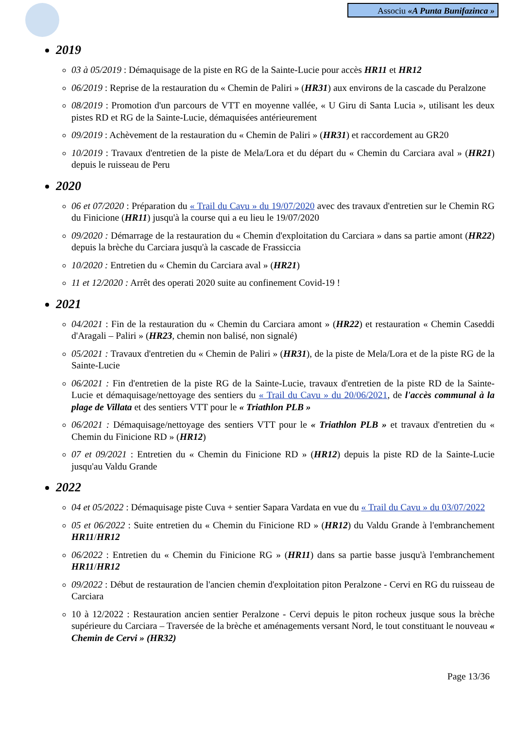Associu «A Punta Bunifazinca »
2019
03 à 05/2019 : Démaquisage de la piste en RG de la Sainte-Lucie pour accès HR11 et HR12
06/2019 : Reprise de la restauration du « Chemin de Paliri » (HR31) aux environs de la cascade du Peralzone
08/2019 : Promotion d'un parcours de VTT en moyenne vallée, « U Giru di Santa Lucia », utilisant les deux pistes RD et RG de la Sainte-Lucie, démaquisées antérieurement
09/2019 : Achèvement de la restauration du « Chemin de Paliri » (HR31) et raccordement au GR20
10/2019 : Travaux d'entretien de la piste de Mela/Lora et du départ du « Chemin du Carciara aval » (HR21) depuis le ruisseau de Peru
2020
06 et 07/2020 : Préparation du « Trail du Cavu » du 19/07/2020 avec des travaux d'entretien sur le Chemin RG du Finicione (HR11) jusqu'à la course qui a eu lieu le 19/07/2020
09/2020 : Démarrage de la restauration du « Chemin d'exploitation du Carciara » dans sa partie amont (HR22) depuis la brèche du Carciara jusqu'à la cascade de Frassiccia
10/2020 : Entretien du « Chemin du Carciara aval » (HR21)
11 et 12/2020 : Arrêt des operati 2020 suite au confinement Covid-19 !
2021
04/2021 : Fin de la restauration du « Chemin du Carciara amont » (HR22) et restauration « Chemin Caseddi d'Aragali – Paliri » (HR23, chemin non balisé, non signalé)
05/2021 : Travaux d'entretien du « Chemin de Paliri » (HR31), de la piste de Mela/Lora et de la piste RG de la Sainte-Lucie
06/2021 : Fin d'entretien de la piste RG de la Sainte-Lucie, travaux d'entretien de la piste RD de la Sainte-Lucie et démaquisage/nettoyage des sentiers du « Trail du Cavu » du 20/06/2021, de l'accès communal à la plage de Villata et des sentiers VTT pour le « Triathlon PLB »
06/2021 : Démaquisage/nettoyage des sentiers VTT pour le « Triathlon PLB » et travaux d'entretien du « Chemin du Finicione RD » (HR12)
07 et 09/2021 : Entretien du « Chemin du Finicione RD » (HR12) depuis la piste RD de la Sainte-Lucie jusqu'au Valdu Grande
2022
04 et 05/2022 : Démaquisage piste Cuva + sentier Sapara Vardata en vue du « Trail du Cavu » du 03/07/2022
05 et 06/2022 : Suite entretien du « Chemin du Finicione RD » (HR12) du Valdu Grande à l'embranchement HR11/HR12
06/2022 : Entretien du « Chemin du Finicione RG » (HR11) dans sa partie basse jusqu'à l'embranchement HR11/HR12
09/2022 : Début de restauration de l'ancien chemin d'exploitation piton Peralzone - Cervi en RG du ruisseau de Carciara
10 à 12/2022 : Restauration ancien sentier Peralzone - Cervi depuis le piton rocheux jusque sous la brèche supérieure du Carciara – Traversée de la brèche et aménagements versant Nord, le tout constituant le nouveau « Chemin de Cervi » (HR32)
Page 13/36